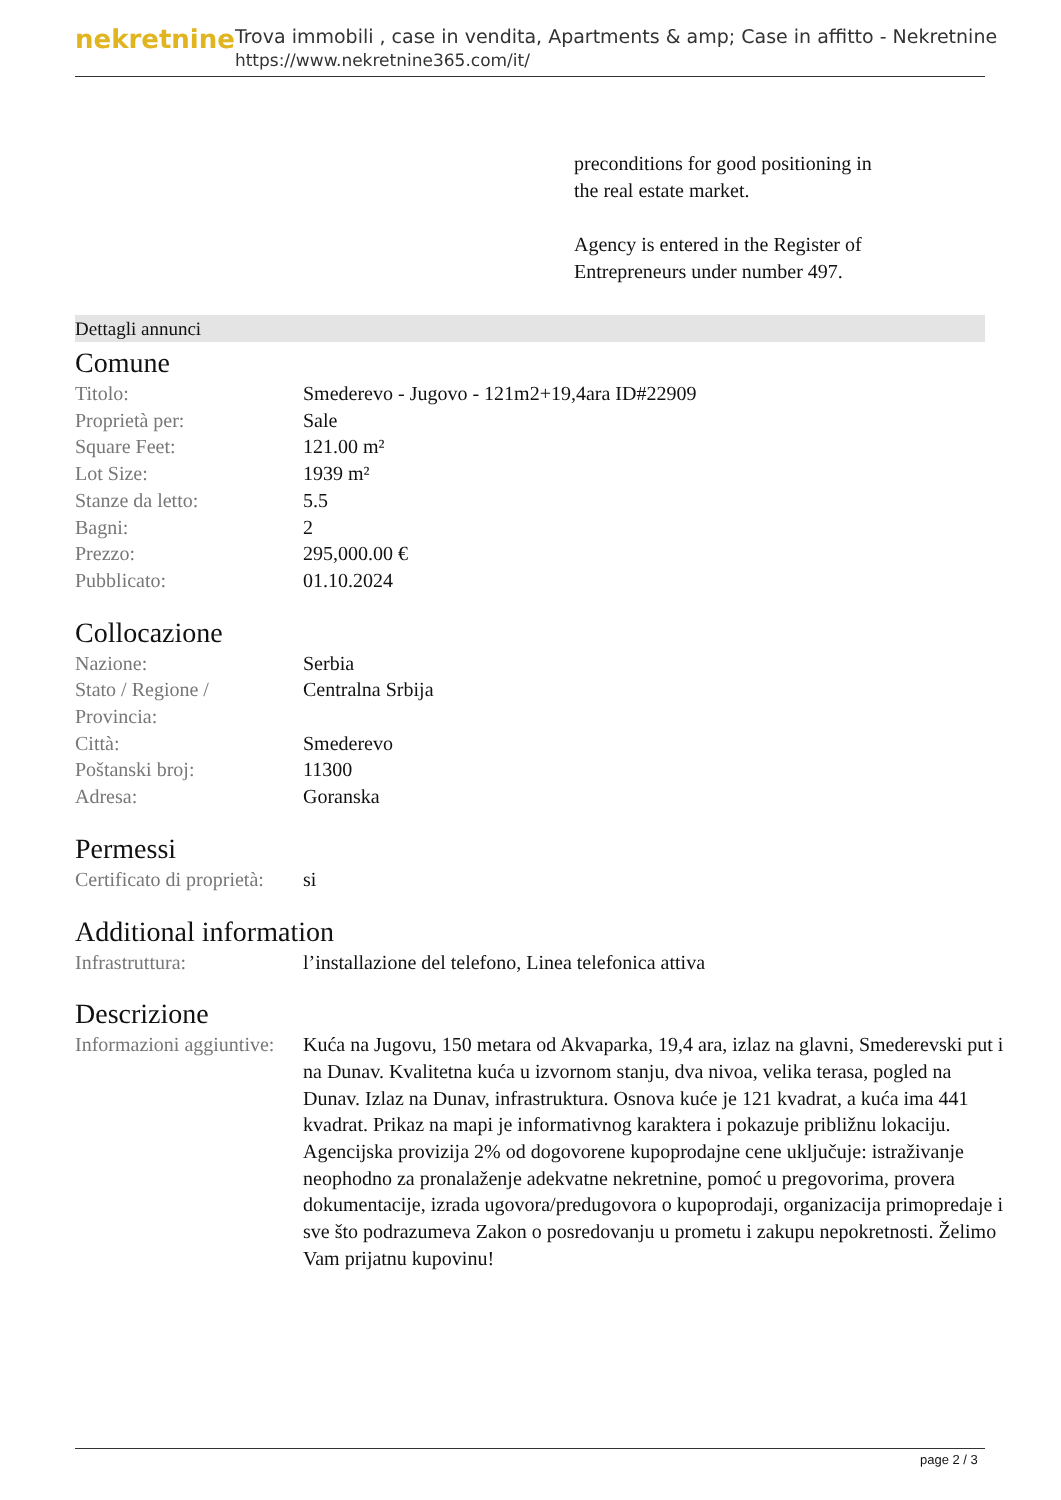nekretnine
Trova immobili , case in vendita, Apartments & amp; Case in affitto - Nekretnine
https://www.nekretnine365.com/it/
preconditions for good positioning in the real estate market.
Agency is entered in the Register of Entrepreneurs under number 497.
Dettagli annunci
Comune
| Titolo: | Smederevo - Jugovo - 121m2+19,4ara ID#22909 |
| Proprietà per: | Sale |
| Square Feet: | 121.00 m² |
| Lot Size: | 1939 m² |
| Stanze da letto: | 5.5 |
| Bagni: | 2 |
| Prezzo: | 295,000.00 € |
| Pubblicato: | 01.10.2024 |
Collocazione
| Nazione: | Serbia |
| Stato / Regione / Provincia: | Centralna Srbija |
| Città: | Smederevo |
| Poštanski broj: | 11300 |
| Adresa: | Goranska |
Permessi
| Certificato di proprietà: | si |
Additional information
| Infrastruttura: | l’installazione del telefono, Linea telefonica attiva |
Descrizione
| Informazioni aggiuntive: | Kuća na Jugovu, 150 metara od Akvaparka, 19,4 ara, izlaz na glavni, Smederevski put i na Dunav. Kvalitetna kuća u izvornom stanju, dva nivoa, velika terasa, pogled na Dunav. Izlaz na Dunav, infrastruktura. Osnova kuće je 121 kvadrat, a kuća ima 441 kvadrat. Prikaz na mapi je informativnog karaktera i pokazuje približnu lokaciju. Agencijska provizija 2% od dogovorene kupoprodajne cene uključuje: istraživanje neophodno za pronalaženje adekvatne nekretnine, pomoć u pregovorima, provera dokumentacije, izrada ugovora/predugovora o kupoprodaji, organizacija primopredaje i sve što podrazumeva Zakon o posredovanju u prometu i zakupu nepokretnosti. Želimo Vam prijatnu kupovinu! |
page 2 / 3